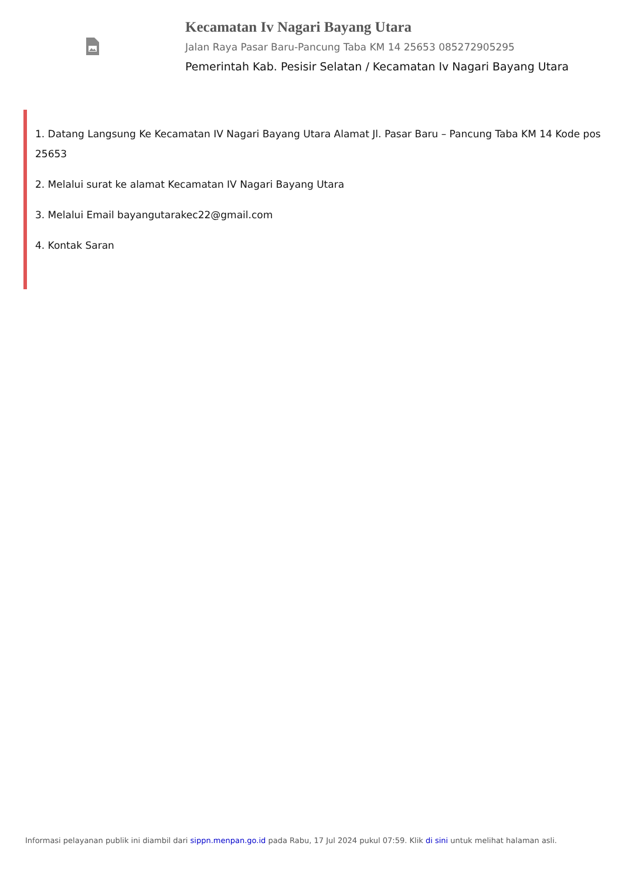Kecamatan Iv Nagari Bayang Utara
Jalan Raya Pasar Baru-Pancung Taba KM 14 25653 085272905295
Pemerintah Kab. Pesisir Selatan / Kecamatan Iv Nagari Bayang Utara
1. Datang Langsung Ke Kecamatan IV Nagari Bayang Utara Alamat Jl. Pasar Baru – Pancung Taba KM 14 Kode pos 25653
2. Melalui surat ke alamat Kecamatan IV Nagari Bayang Utara
3. Melalui Email bayangutarakec22@gmail.com
4. Kontak Saran
Informasi pelayanan publik ini diambil dari sippn.menpan.go.id pada Rabu, 17 Jul 2024 pukul 07:59. Klik di sini untuk melihat halaman asli.